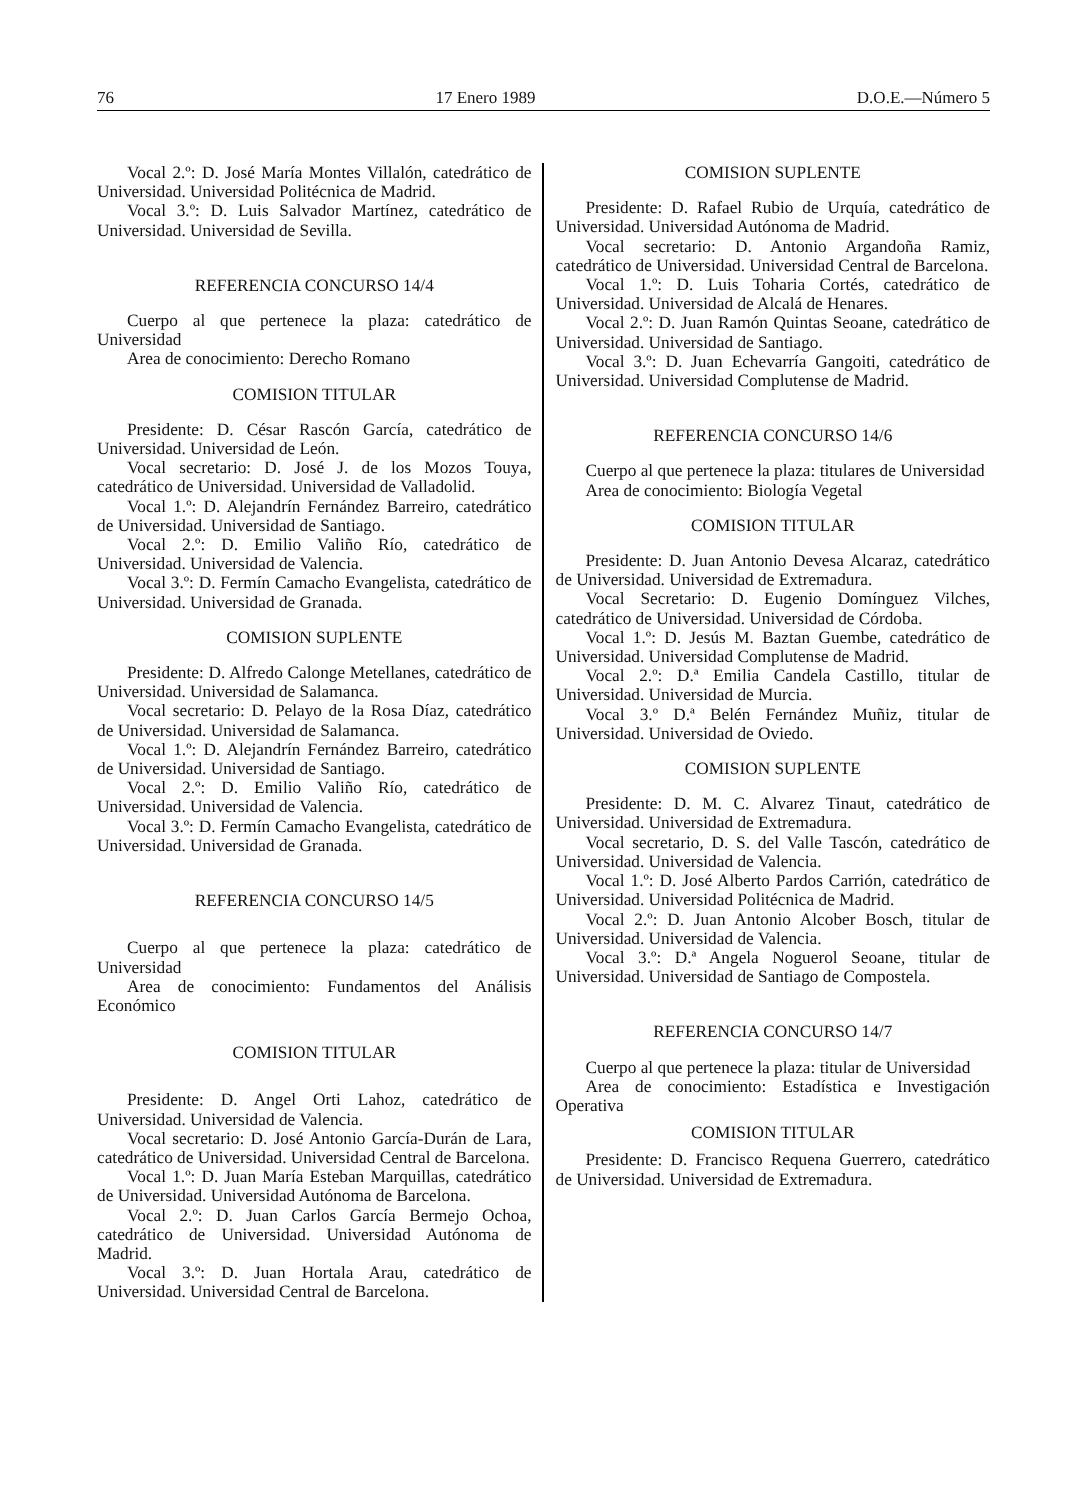76 17 Enero 1989 D.O.E.—Número 5
Vocal 2.º: D. José María Montes Villalón, catedrático de Universidad. Universidad Politécnica de Madrid.
Vocal 3.º: D. Luis Salvador Martínez, catedrático de Universidad. Universidad de Sevilla.
REFERENCIA CONCURSO 14/4
Cuerpo al que pertenece la plaza: catedrático de Universidad
Area de conocimiento: Derecho Romano
COMISION TITULAR
Presidente: D. César Rascón García, catedrático de Universidad. Universidad de León.
Vocal secretario: D. José J. de los Mozos Touya, catedrático de Universidad. Universidad de Valladolid.
Vocal 1.º: D. Alejandrín Fernández Barreiro, catedrático de Universidad. Universidad de Santiago.
Vocal 2.º: D. Emilio Valiño Río, catedrático de Universidad. Universidad de Valencia.
Vocal 3.º: D. Fermín Camacho Evangelista, catedrático de Universidad. Universidad de Granada.
COMISION SUPLENTE
Presidente: D. Alfredo Calonge Metellanes, catedrático de Universidad. Universidad de Salamanca.
Vocal secretario: D. Pelayo de la Rosa Díaz, catedrático de Universidad. Universidad de Salamanca.
Vocal 1.º: D. Alejandrín Fernández Barreiro, catedrático de Universidad. Universidad de Santiago.
Vocal 2.º: D. Emilio Valiño Río, catedrático de Universidad. Universidad de Valencia.
Vocal 3.º: D. Fermín Camacho Evangelista, catedrático de Universidad. Universidad de Granada.
REFERENCIA CONCURSO 14/5
Cuerpo al que pertenece la plaza: catedrático de Universidad
Area de conocimiento: Fundamentos del Análisis Económico
COMISION TITULAR
Presidente: D. Angel Orti Lahoz, catedrático de Universidad. Universidad de Valencia.
Vocal secretario: D. José Antonio García-Durán de Lara, catedrático de Universidad. Universidad Central de Barcelona.
Vocal 1.º: D. Juan María Esteban Marquillas, catedrático de Universidad. Universidad Autónoma de Barcelona.
Vocal 2.º: D. Juan Carlos García Bermejo Ochoa, catedrático de Universidad. Universidad Autónoma de Madrid.
Vocal 3.º: D. Juan Hortala Arau, catedrático de Universidad. Universidad Central de Barcelona.
COMISION SUPLENTE
Presidente: D. Rafael Rubio de Urquía, catedrático de Universidad. Universidad Autónoma de Madrid.
Vocal secretario: D. Antonio Argandoña Ramiz, catedrático de Universidad. Universidad Central de Barcelona.
Vocal 1.º: D. Luis Toharia Cortés, catedrático de Universidad. Universidad de Alcalá de Henares.
Vocal 2.º: D. Juan Ramón Quintas Seoane, catedrático de Universidad. Universidad de Santiago.
Vocal 3.º: D. Juan Echevarría Gangoiti, catedrático de Universidad. Universidad Complutense de Madrid.
REFERENCIA CONCURSO 14/6
Cuerpo al que pertenece la plaza: titulares de Universidad
Area de conocimiento: Biología Vegetal
COMISION TITULAR
Presidente: D. Juan Antonio Devesa Alcaraz, catedrático de Universidad. Universidad de Extremadura.
Vocal Secretario: D. Eugenio Domínguez Vilches, catedrático de Universidad. Universidad de Córdoba.
Vocal 1.º: D. Jesús M. Baztan Guembe, catedrático de Universidad. Universidad Complutense de Madrid.
Vocal 2.º: D.ª Emilia Candela Castillo, titular de Universidad. Universidad de Murcia.
Vocal 3.º D.ª Belén Fernández Muñiz, titular de Universidad. Universidad de Oviedo.
COMISION SUPLENTE
Presidente: D. M. C. Alvarez Tinaut, catedrático de Universidad. Universidad de Extremadura.
Vocal secretario, D. S. del Valle Tascón, catedrático de Universidad. Universidad de Valencia.
Vocal 1.º: D. José Alberto Pardos Carrión, catedrático de Universidad. Universidad Politécnica de Madrid.
Vocal 2.º: D. Juan Antonio Alcober Bosch, titular de Universidad. Universidad de Valencia.
Vocal 3.º: D.ª Angela Noguerol Seoane, titular de Universidad. Universidad de Santiago de Compostela.
REFERENCIA CONCURSO 14/7
Cuerpo al que pertenece la plaza: titular de Universidad
Area de conocimiento: Estadística e Investigación Operativa
COMISION TITULAR
Presidente: D. Francisco Requena Guerrero, catedrático de Universidad. Universidad de Extremadura.